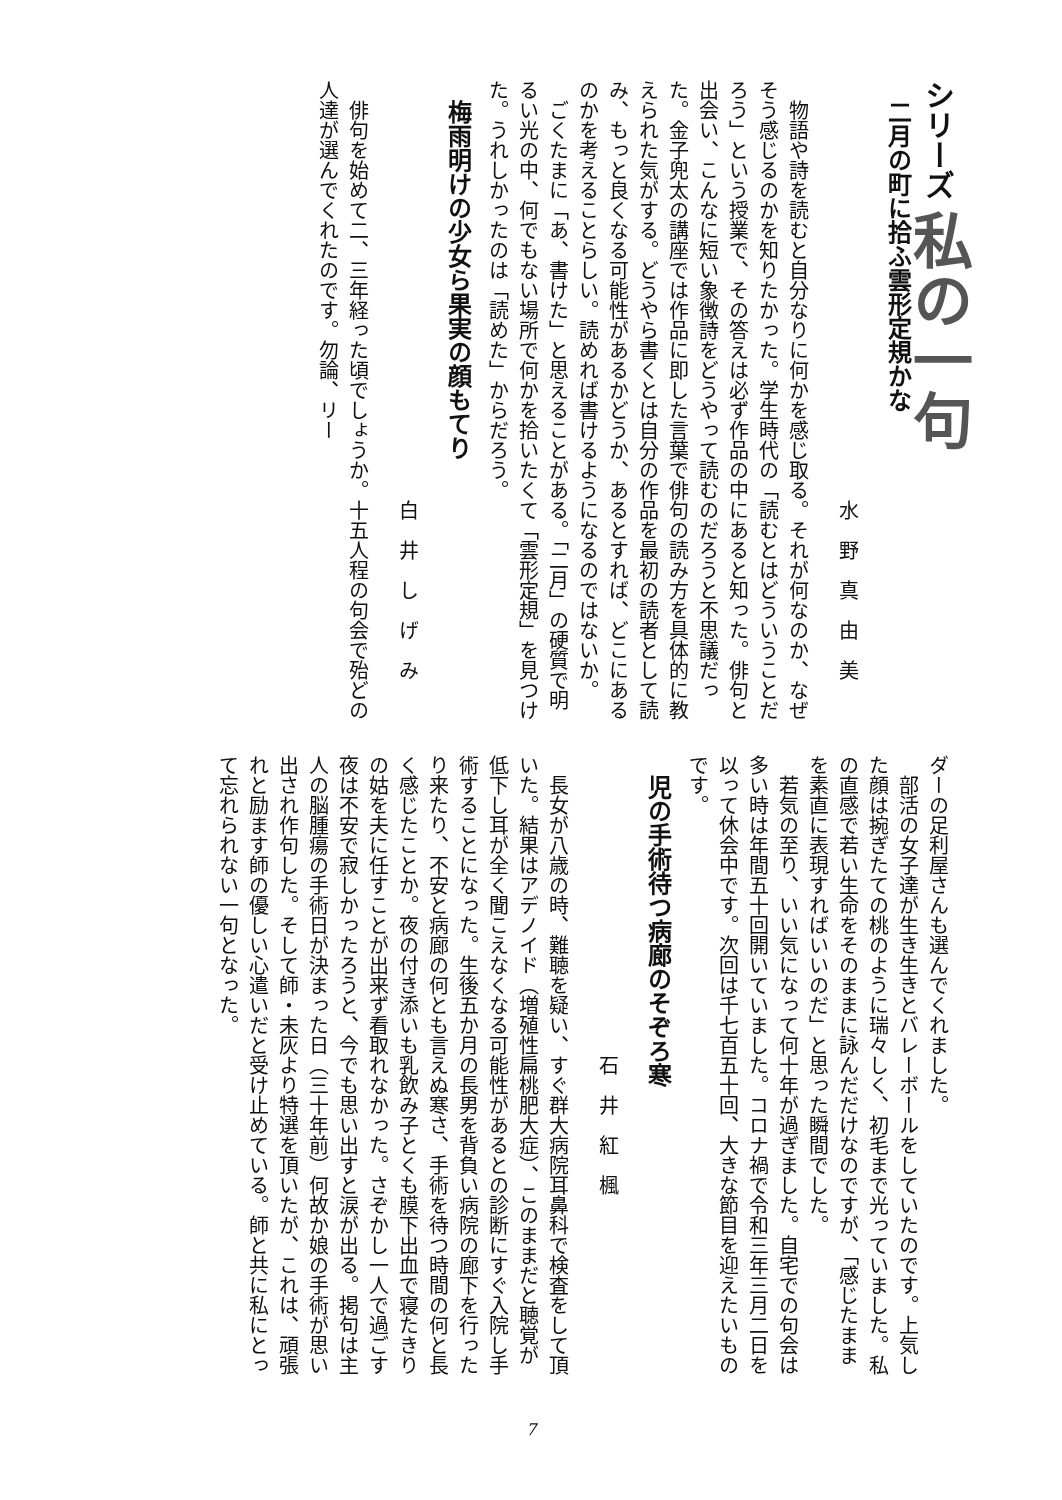シリーズ 私の一句
二月の町に拾ふ雲形定規かな
水野真由美
　物語や詩を読むと自分なりに何かを感じ取る。それが何なのか、なぜそう感じるのかを知りたかった。学生時代の「読むとはどういうことだろう」という授業で、その答えは必ず作品の中にあると知った。俳句と出会い、こんなに短い象徴詩をどうやって読むのだろうと不思議だった。金子兜太の講座では作品に即した言葉で俳句の読み方を具体的に教えられた気がする。どうやら書くとは自分の作品を最初の読者として読み、もっと良くなる可能性があるかどうか、あるとすれば、どこにあるのかを考えることらしい。読めれば書けるようになるのではないか。
　ごくたまに「あ、書けた」と思えることがある。「二月」の硬質で明るい光の中、何でもない場所で何かを拾いたくて「雲形定規」を見つけた。うれしかったのは「読めた」からだろう。
梅雨明けの少女ら果実の顔もてり
白井しげみ
　俳句を始めて二、三年経った頃でしょうか。十五人程の句会で殆どの人達が選んでくれたのです。勿論、リー
ダーの足利屋さんも選んでくれました。
　部活の女子達が生き生きとバレーボールをしていたのです。上気した顔は捥ぎたての桃のように瑞々しく、初毛まで光っていました。私の直感で若い生命をそのままに詠んだだけなのですが、「感じたままを素直に表現すればいいのだ」と思った瞬間でした。
　若気の至り、いい気になって何十年が過ぎました。自宅での句会は多い時は年間五十回開いていました。コロナ禍で令和三年三月二日を以って休会中です。次回は千七百五十回、大きな節目を迎えたいものです。
児の手術待つ病廊のそぞろ寒
石井紅楓
　長女が八歳の時、難聴を疑い、すぐ群大病院耳鼻科で検査をして頂いた。結果はアデノイド（増殖性扁桃肥大症）、このままだと聴覚が低下し耳が全く聞こえなくなる可能性があるとの診断にすぐ入院し手術することになった。生後五か月の長男を背負い病院の廊下を行ったり来たり、不安と病廊の何とも言えぬ寒さ、手術を待つ時間の何と長く感じたことか。夜の付き添いも乳飲み子とくも膜下出血で寝たきりの姑を夫に任すことが出来ず看取れなかった。さぞかし一人で過ごす夜は不安で寂しかったろうと、今でも思い出すと涙が出る。掲句は主人の脳腫瘍の手術日が決まった日（三十年前）何故か娘の手術が思い出され作句した。そして師・未灰より特選を頂いたが、これは、頑張れと励ます師の優しい心遣いだと受け止めている。師と共に私にとって忘れられない一句となった。
7